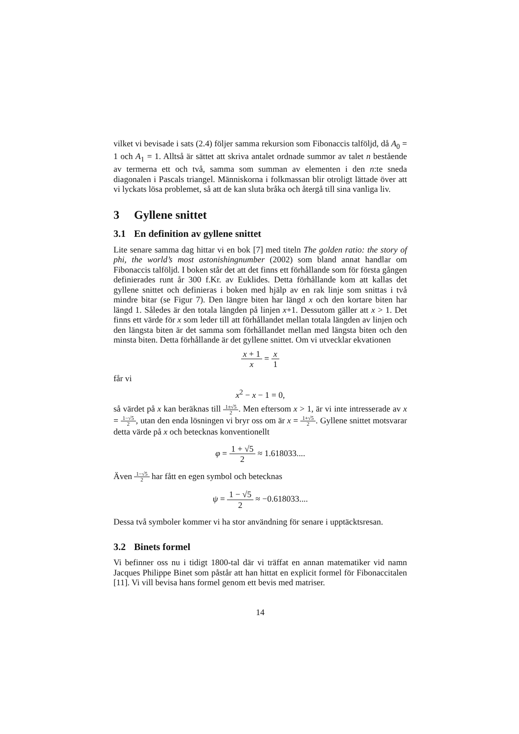vilket vi bevisade i sats (2.4) följer samma rekursion som Fibonaccis talföljd, då A<sub>0</sub> = 1 och A<sub>1</sub> = 1. Alltså är sättet att skriva antalet ordnade summor av talet n bestående av termerna ett och två, samma som summan av elementen i den n:te sneda diagonalen i Pascals triangel. Människorna i folkmassan blir otroligt lättade över att vi lyckats lösa problemet, så att de kan sluta bråka och återgå till sina vanliga liv.
3 Gyllene snittet
3.1 En definition av gyllene snittet
Lite senare samma dag hittar vi en bok [7] med titeln The golden ratio: the story of phi, the world’s most astonishingnumber (2002) som bland annat handlar om Fibonaccis talföljd. I boken står det att det finns ett förhållande som för första gången definierades runt år 300 f.Kr. av Euklides. Detta förhållande kom att kallas det gyllene snittet och definieras i boken med hjälp av en rak linje som snittas i två mindre bitar (se Figur 7). Den längre biten har längd x och den kortare biten har längd 1. Således är den totala längden på linjen x+1. Dessutom gäller att x > 1. Det finns ett värde för x som leder till att förhållandet mellan totala längden av linjen och den längsta biten är det samma som förhållandet mellan med längsta biten och den minsta biten. Detta förhållande är det gyllene snittet. Om vi utvecklar ekvationen
x + 1 x = x 1
får vi
x<sup>2</sup> − x − 1 = 0,
så värdet på x kan beräknas till 1±√5 2. Men eftersom x > 1, är vi inte intresserade av x = 1−√5 2, utan den enda lösningen vi bryr oss om är x = 1+√5 2. Gyllene snittet motsvarar detta värde på x och betecknas konventionellt
φ = 1 + √5 2 ≈ 1.618033....
Även 1−√5 2 har fått en egen symbol och betecknas
ψ = 1 − √5 2 ≈ −0.618033....
Dessa två symboler kommer vi ha stor användning för senare i upptäcktsresan.
3.2 Binets formel
Vi befinner oss nu i tidigt 1800-tal där vi träffat en annan matematiker vid namn Jacques Philippe Binet som påstår att han hittat en explicit formel för Fibonaccitalen [11]. Vi vill bevisa hans formel genom ett bevis med matriser.
14